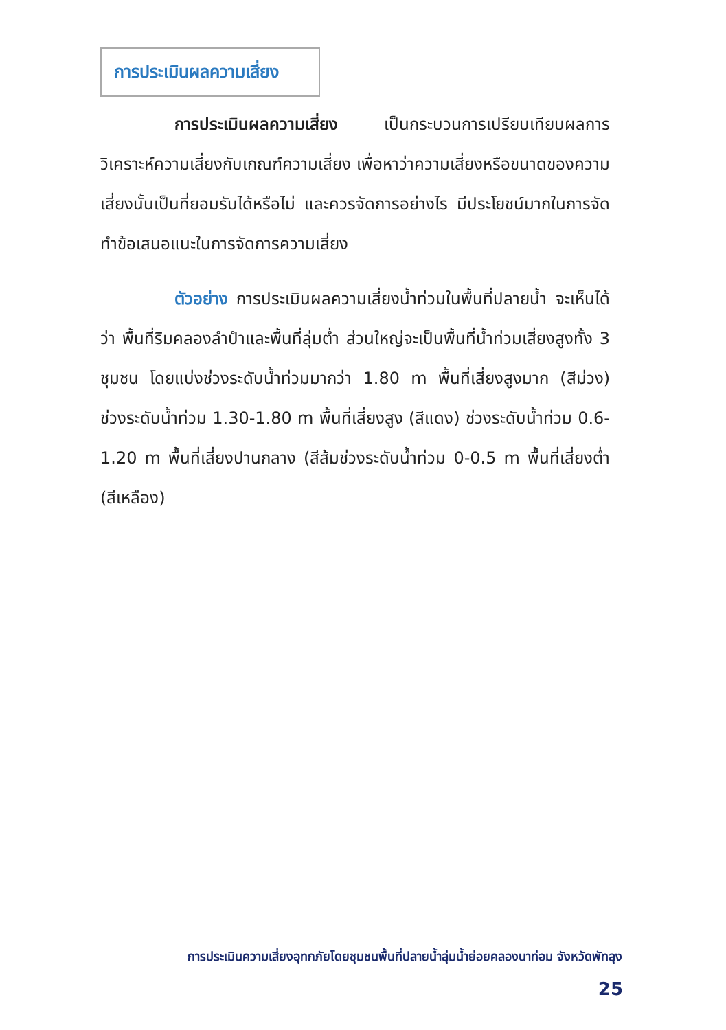การประเมินผลความเสี่ยง
การประเมินผลความเสี่ยง เป็นกระบวนการเปรียบเทียบผลการวิเคราะห์ความเสี่ยงกับเกณฑ์ความเสี่ยง เพื่อหาว่าความเสี่ยงหรือขนาดของความเสี่ยงนั้นเป็นที่ยอมรับได้หรือไม่ และควรจัดการอย่างไร มีประโยชน์มากในการจัดทำข้อเสนอแนะในการจัดการความเสี่ยง
ตัวอย่าง การประเมินผลความเสี่ยงน้ำท่วมในพื้นที่ปลายน้ำ จะเห็นได้ว่า พื้นที่ริมคลองลำปำและพื้นที่ลุ่มต่ำ ส่วนใหญ่จะเป็นพื้นที่น้ำท่วมเสี่ยงสูงทั้ง 3 ชุมชน โดยแบ่งช่วงระดับน้ำท่วมมากว่า 1.80 m พื้นที่เสี่ยงสูงมาก (สีม่วง) ช่วงระดับน้ำท่วม 1.30-1.80 m พื้นที่เสี่ยงสูง (สีแดง) ช่วงระดับน้ำท่วม 0.6-1.20 m พื้นที่เสี่ยงปานกลาง (สีส้มช่วงระดับน้ำท่วม 0-0.5 m พื้นที่เสี่ยงต่ำ (สีเหลือง)
การประเมินความเสี่ยงอุทกภัยโดยชุมชนพื้นที่ปลายน้ำลุ่มน้ำย่อยคลองนาท่อม จังหวัดพัทลุง
25